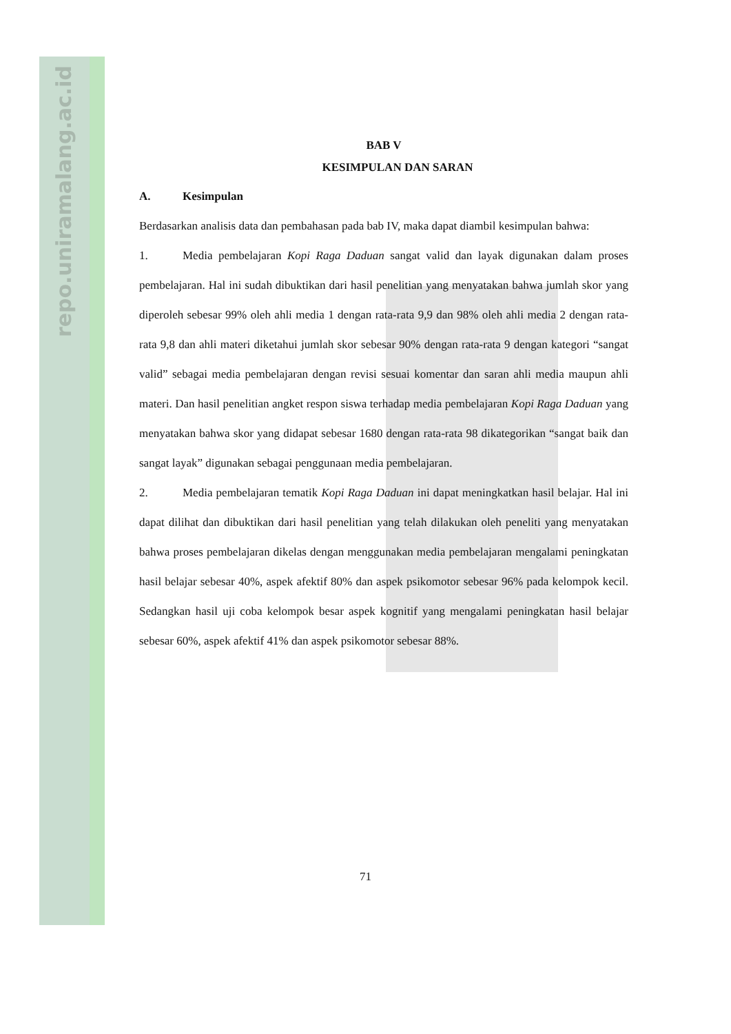repo.uniramalang.ac.id
BAB V
KESIMPULAN DAN SARAN
A. Kesimpulan
Berdasarkan analisis data dan pembahasan pada bab IV, maka dapat diambil kesimpulan bahwa:
1. Media pembelajaran Kopi Raga Daduan sangat valid dan layak digunakan dalam proses pembelajaran. Hal ini sudah dibuktikan dari hasil penelitian yang menyatakan bahwa jumlah skor yang diperoleh sebesar 99% oleh ahli media 1 dengan rata-rata 9,9 dan 98% oleh ahli media 2 dengan rata-rata 9,8 dan ahli materi diketahui jumlah skor sebesar 90% dengan rata-rata 9 dengan kategori “sangat valid” sebagai media pembelajaran dengan revisi sesuai komentar dan saran ahli media maupun ahli materi. Dan hasil penelitian angket respon siswa terhadap media pembelajaran Kopi Raga Daduan yang menyatakan bahwa skor yang didapat sebesar 1680 dengan rata-rata 98 dikategorikan “sangat baik dan sangat layak” digunakan sebagai penggunaan media pembelajaran.
2. Media pembelajaran tematik Kopi Raga Daduan ini dapat meningkatkan hasil belajar. Hal ini dapat dilihat dan dibuktikan dari hasil penelitian yang telah dilakukan oleh peneliti yang menyatakan bahwa proses pembelajaran dikelas dengan menggunakan media pembelajaran mengalami peningkatan hasil belajar sebesar 40%, aspek afektif 80% dan aspek psikomotor sebesar 96% pada kelompok kecil. Sedangkan hasil uji coba kelompok besar aspek kognitif yang mengalami peningkatan hasil belajar sebesar 60%, aspek afektif 41% dan aspek psikomotor sebesar 88%.
71